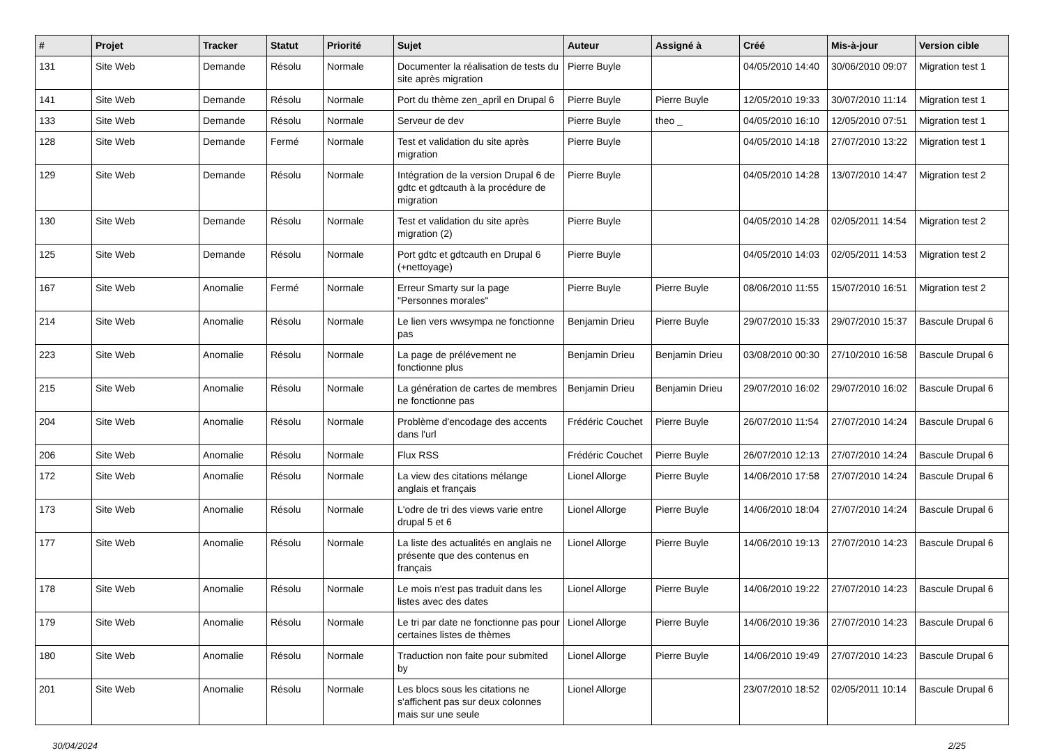| # | Projet | Tracker | Statut | Priorité | Sujet | Auteur | Assigné à | Créé | Mis-à-jour | Version cible |
| --- | --- | --- | --- | --- | --- | --- | --- | --- | --- | --- |
| 131 | Site Web | Demande | Résolu | Normale | Documenter la réalisation de tests du site après migration | Pierre Buyle | | 04/05/2010 14:40 | 30/06/2010 09:07 | Migration test 1 |
| 141 | Site Web | Demande | Résolu | Normale | Port du thème zen_april en Drupal 6 | Pierre Buyle | Pierre Buyle | 12/05/2010 19:33 | 30/07/2010 11:14 | Migration test 1 |
| 133 | Site Web | Demande | Résolu | Normale | Serveur de dev | Pierre Buyle | theo _ | 04/05/2010 16:10 | 12/05/2010 07:51 | Migration test 1 |
| 128 | Site Web | Demande | Fermé | Normale | Test et validation du site après migration | Pierre Buyle | | 04/05/2010 14:18 | 27/07/2010 13:22 | Migration test 1 |
| 129 | Site Web | Demande | Résolu | Normale | Intégration de la version Drupal 6 de gdtc et gdtcauth à la procédure de migration | Pierre Buyle | | 04/05/2010 14:28 | 13/07/2010 14:47 | Migration test 2 |
| 130 | Site Web | Demande | Résolu | Normale | Test et validation du site après migration (2) | Pierre Buyle | | 04/05/2010 14:28 | 02/05/2011 14:54 | Migration test 2 |
| 125 | Site Web | Demande | Résolu | Normale | Port gdtc et gdtcauth en Drupal 6 (+nettoyage) | Pierre Buyle | | 04/05/2010 14:03 | 02/05/2011 14:53 | Migration test 2 |
| 167 | Site Web | Anomalie | Fermé | Normale | Erreur Smarty sur la page "Personnes morales" | Pierre Buyle | Pierre Buyle | 08/06/2010 11:55 | 15/07/2010 16:51 | Migration test 2 |
| 214 | Site Web | Anomalie | Résolu | Normale | Le lien vers wwsympa ne fonctionne pas | Benjamin Drieu | Pierre Buyle | 29/07/2010 15:33 | 29/07/2010 15:37 | Bascule Drupal 6 |
| 223 | Site Web | Anomalie | Résolu | Normale | La page de prélévement ne fonctionne plus | Benjamin Drieu | Benjamin Drieu | 03/08/2010 00:30 | 27/10/2010 16:58 | Bascule Drupal 6 |
| 215 | Site Web | Anomalie | Résolu | Normale | La génération de cartes de membres ne fonctionne pas | Benjamin Drieu | Benjamin Drieu | 29/07/2010 16:02 | 29/07/2010 16:02 | Bascule Drupal 6 |
| 204 | Site Web | Anomalie | Résolu | Normale | Problème d'encodage des accents dans l'url | Frédéric Couchet | Pierre Buyle | 26/07/2010 11:54 | 27/07/2010 14:24 | Bascule Drupal 6 |
| 206 | Site Web | Anomalie | Résolu | Normale | Flux RSS | Frédéric Couchet | Pierre Buyle | 26/07/2010 12:13 | 27/07/2010 14:24 | Bascule Drupal 6 |
| 172 | Site Web | Anomalie | Résolu | Normale | La view des citations mélange anglais et français | Lionel Allorge | Pierre Buyle | 14/06/2010 17:58 | 27/07/2010 14:24 | Bascule Drupal 6 |
| 173 | Site Web | Anomalie | Résolu | Normale | L'odre de tri des views varie entre drupal 5 et 6 | Lionel Allorge | Pierre Buyle | 14/06/2010 18:04 | 27/07/2010 14:24 | Bascule Drupal 6 |
| 177 | Site Web | Anomalie | Résolu | Normale | La liste des actualités en anglais ne présente que des contenus en français | Lionel Allorge | Pierre Buyle | 14/06/2010 19:13 | 27/07/2010 14:23 | Bascule Drupal 6 |
| 178 | Site Web | Anomalie | Résolu | Normale | Le mois n'est pas traduit dans les listes avec des dates | Lionel Allorge | Pierre Buyle | 14/06/2010 19:22 | 27/07/2010 14:23 | Bascule Drupal 6 |
| 179 | Site Web | Anomalie | Résolu | Normale | Le tri par date ne fonctionne pas pour certaines listes de thèmes | Lionel Allorge | Pierre Buyle | 14/06/2010 19:36 | 27/07/2010 14:23 | Bascule Drupal 6 |
| 180 | Site Web | Anomalie | Résolu | Normale | Traduction non faite pour submited by | Lionel Allorge | Pierre Buyle | 14/06/2010 19:49 | 27/07/2010 14:23 | Bascule Drupal 6 |
| 201 | Site Web | Anomalie | Résolu | Normale | Les blocs sous les citations ne s'affichent pas sur deux colonnes mais sur une seule | Lionel Allorge | | 23/07/2010 18:52 | 02/05/2011 10:14 | Bascule Drupal 6 |
30/04/2024 2/25